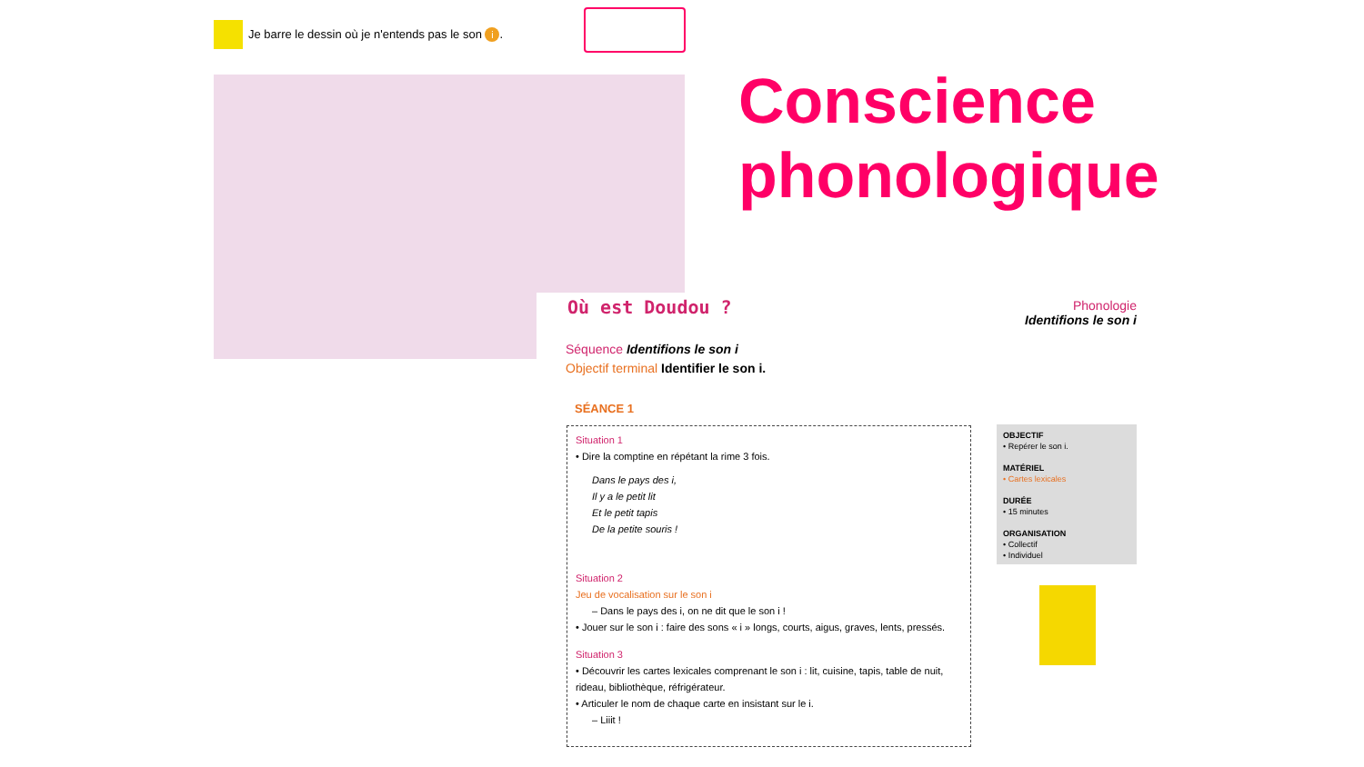Je barre le dessin où je n'entends pas le son i.
Conscience
phonologique
Où est Doudou ?
Phonologie
Identifions le son i
Séquence Identifions le son i
Objectif terminal Identifier le son i.
SÉANCE 1
Situation 1
• Dire la comptine en répétant la rime 3 fois.
Dans le pays des i,
Il y a le petit lit
Et le petit tapis
De la petite souris !
Situation 2
Jeu de vocalisation sur le son i
– Dans le pays des i, on ne dit que le son i !
• Jouer sur le son i : faire des sons « i » longs, courts, aigus, graves, lents, pressés.
Situation 3
• Découvrir les cartes lexicales comprenant le son i : lit, cuisine, tapis, table de nuit, rideau, bibliothèque, réfrigérateur.
• Articuler le nom de chaque carte en insistant sur le i.
– Liiit !
OBJECTIF
• Repérer le son i.
MATÉRIEL
• Cartes lexicales
DURÉE
• 15 minutes
ORGANISATION
• Collectif
• Individuel